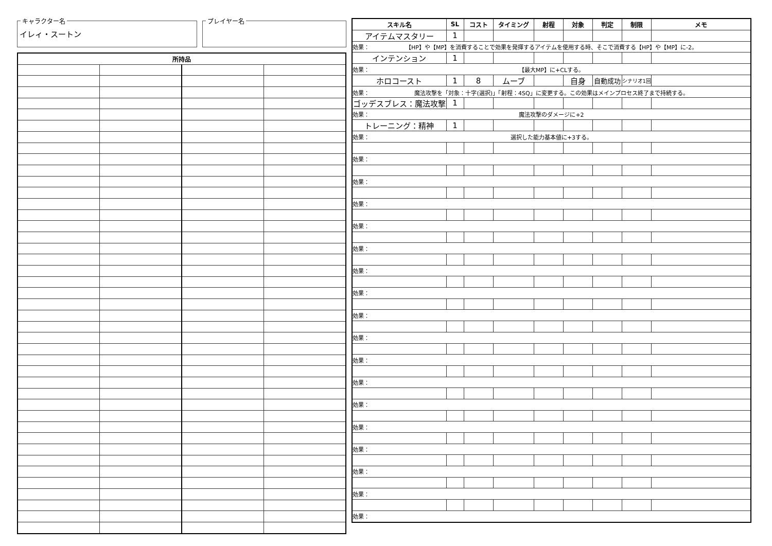キャラクター名
イレィ・スートン
プレイヤー名
| 所持品 | | | |
| --- | --- | --- | --- |
| スキル名 | SL | コスト | タイミング | 射程 | 対象 | 判定 | 制限 | メモ |
| --- | --- | --- | --- | --- | --- | --- | --- | --- |
| アイテムマスタリー | 1 | | | | | | | |
| 効果： 【HP】や【MP】を消費することで効果を発揮するアイテムを使用する時、そこで消費する【HP】や【MP】に-2。 | | | | | | | | |
| インテンション | 1 | | | | | | | |
| 効果： 【最大MP】に+CLする。 | | | | | | | | |
| ホロコースト | 1 | 8 | ムーブ | | 自身 | 自動成功 | シナリオ1回 | |
| 効果： 魔法攻撃を「対象：十字(選択)」「射程：4SQ」に変更する。この効果はメインプロセス終了まで持続する。 | | | | | | | | |
| ゴッデスブレス：魔法攻撃 | 1 | | | | | | | |
| 効果： 魔法攻撃のダメージに+2 | | | | | | | | |
| トレーニング：精神 | 1 | | | | | | | |
| 効果： 選択した能力基本値に+3する。 | | | | | | | | |
| 効果： | | | | | | | | |
| 効果： | | | | | | | | |
| 効果： | | | | | | | | |
| 効果： | | | | | | | | |
| 効果： | | | | | | | | |
| 効果： | | | | | | | | |
| 効果： | | | | | | | | |
| 効果： | | | | | | | | |
| 効果： | | | | | | | | |
| 効果： | | | | | | | | |
| 効果： | | | | | | | | |
| 効果： | | | | | | | | |
| 効果： | | | | | | | | |
| 効果： | | | | | | | | |
| 効果： | | | | | | | | |
| 効果： | | | | | | | | |
| 効果： | | | | | | | | |